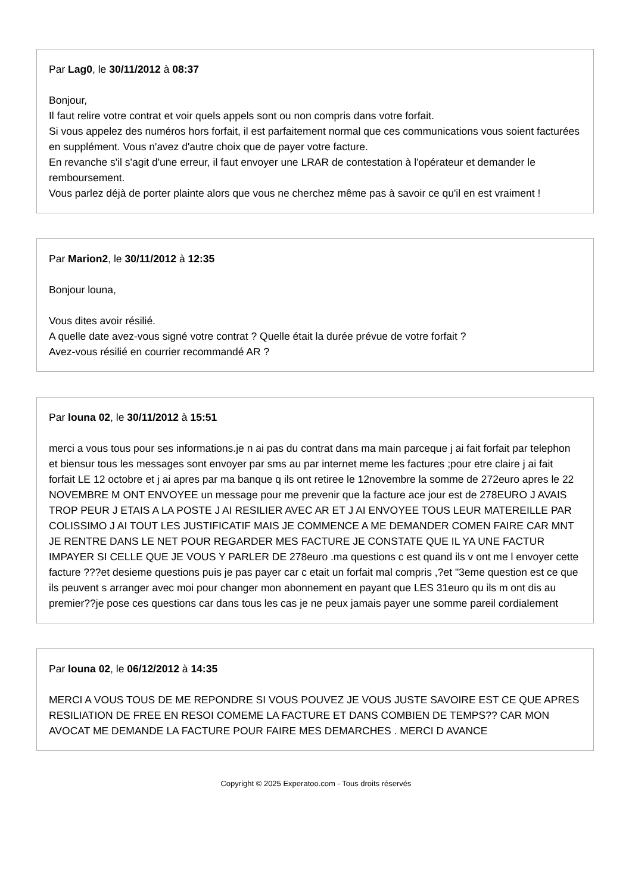Par Lag0, le 30/11/2012 à 08:37
Bonjour,
Il faut relire votre contrat et voir quels appels sont ou non compris dans votre forfait.
Si vous appelez des numéros hors forfait, il est parfaitement normal que ces communications vous soient facturées en supplément. Vous n'avez d'autre choix que de payer votre facture.
En revanche s'il s'agit d'une erreur, il faut envoyer une LRAR de contestation à l'opérateur et demander le remboursement.
Vous parlez déjà de porter plainte alors que vous ne cherchez même pas à savoir ce qu'il en est vraiment !
Par Marion2, le 30/11/2012 à 12:35
Bonjour louna,
Vous dites avoir résilié.
A quelle date avez-vous signé votre contrat ? Quelle était la durée prévue de votre forfait ?
Avez-vous résilié en courrier recommandé AR ?
Par louna 02, le 30/11/2012 à 15:51
merci a vous tous pour ses informations.je n ai pas du contrat dans ma main parceque j ai fait forfait par telephon et biensur tous les messages sont envoyer par sms au par internet meme les factures ;pour etre claire j ai fait forfait LE 12 octobre et j ai apres par ma banque q ils ont retiree le 12novembre la somme de 272euro apres le 22 NOVEMBRE M ONT ENVOYEE un message pour me prevenir que la facture ace jour est de 278EURO J AVAIS TROP PEUR J ETAIS A LA POSTE J AI RESILIER AVEC AR ET J AI ENVOYEE TOUS LEUR MATEREILLE PAR COLISSIMO J AI TOUT LES JUSTIFICATIF MAIS JE COMMENCE A ME DEMANDER COMEN FAIRE CAR MNT JE RENTRE DANS LE NET POUR REGARDER MES FACTURE JE CONSTATE QUE IL YA UNE FACTUR IMPAYER SI CELLE QUE JE VOUS Y PARLER DE 278euro .ma questions c est quand ils v ont me l envoyer cette facture ???et desieme questions puis je pas payer car c etait un forfait mal compris ,?et "3eme question est ce que ils peuvent s arranger avec moi pour changer mon abonnement en payant que LES 31euro qu ils m ont dis au premier??je pose ces questions car dans tous les cas je ne peux jamais payer une somme pareil cordialement
Par louna 02, le 06/12/2012 à 14:35
MERCI A VOUS TOUS DE ME REPONDRE SI VOUS POUVEZ JE VOUS JUSTE SAVOIRE EST CE QUE APRES RESILIATION DE FREE EN RESOI COMEME LA FACTURE ET DANS COMBIEN DE TEMPS?? CAR MON AVOCAT ME DEMANDE LA FACTURE POUR FAIRE MES DEMARCHES . MERCI D AVANCE
Copyright © 2025 Experatoo.com - Tous droits réservés